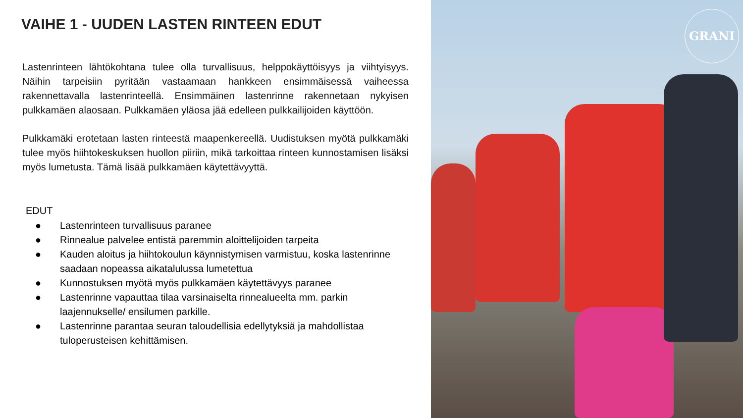VAIHE 1 - UUDEN LASTEN RINTEEN EDUT
Lastenrinteen lähtökohtana tulee olla turvallisuus, helppokäyttöisyys ja viihtyisyys. Näihin tarpeisiin pyritään vastaamaan hankkeen ensimmäisessä vaiheessa rakennettavalla lastenrinteellä. Ensimmäinen lastenrinne rakennetaan nykyisen pulkkamäen alaosaan. Pulkkamäen yläosa jää edelleen pulkkailijoiden käyttöön.
Pulkkamäki erotetaan lasten rinteestä maapenkereellä. Uudistuksen myötä pulkkamäki tulee myös hiihtokeskuksen huollon piiriin, mikä tarkoittaa rinteen kunnostamisen lisäksi myös lumetusta. Tämä lisää pulkkamäen käytettävyyttä.
EDUT
● Lastenrinteen turvallisuus paranee
● Rinnealue palvelee entistä paremmin aloittelijoiden tarpeita
● Kauden aloitus ja hiihtokoulun käynnistymisen varmistuu, koska lastenrinne saadaan nopeassa aikatalulussa lumetettua
● Kunnostuksen myötä myös pulkkamäen käytettävyys paranee
● Lastenrinne vapauttaa tilaa varsinaiselta rinnealueelta mm. parkin laajennukselle/ ensilumen parkille.
● Lastenrinne parantaa seuran taloudellisia edellytyksiä ja mahdollistaa tuloperusteisen kehittämisen.
GRANI